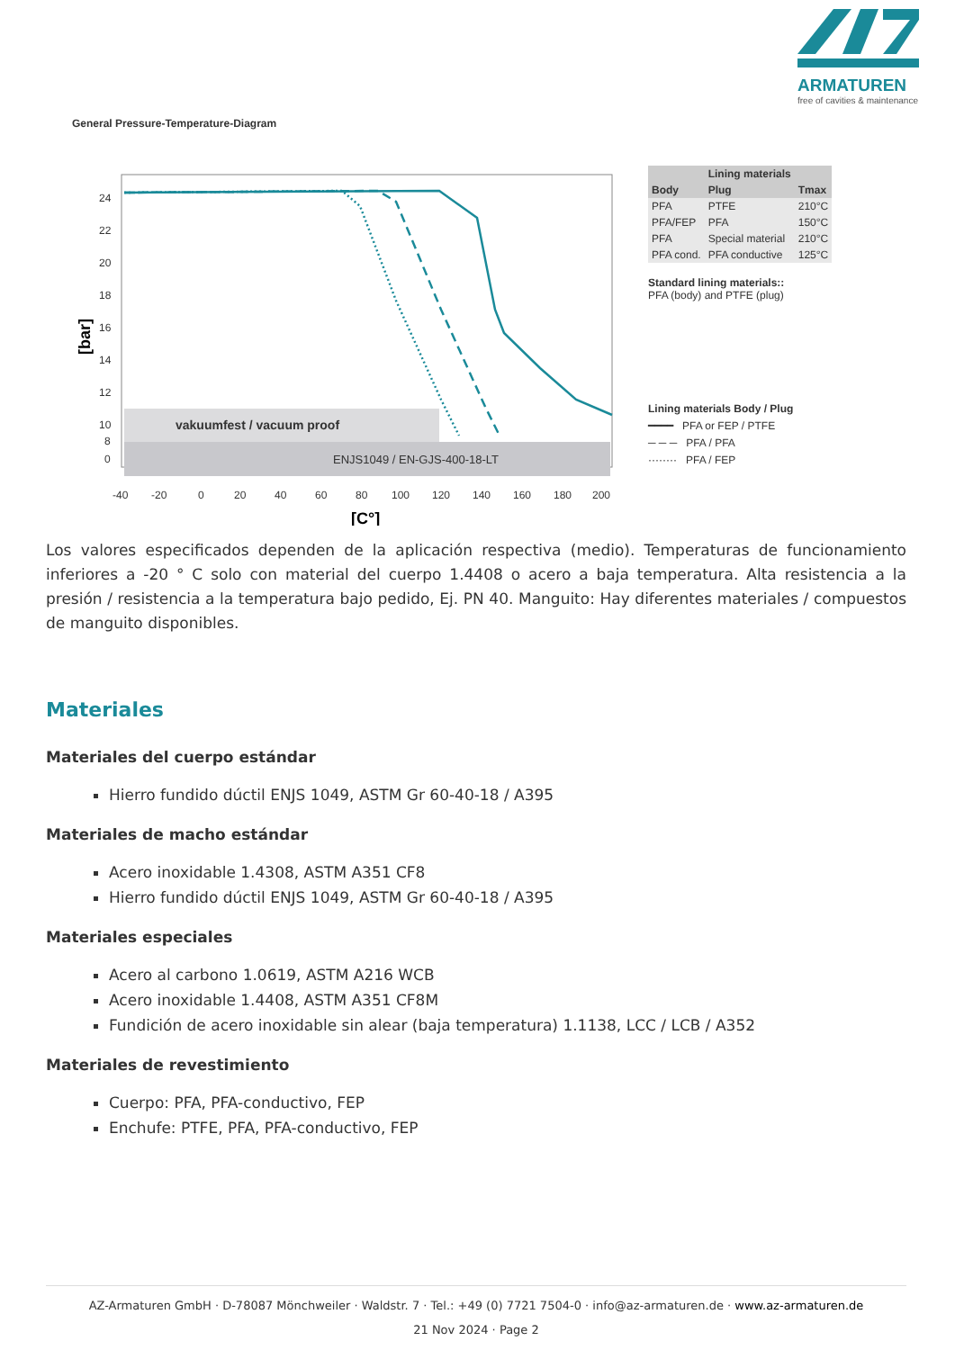ARMATUREN
free of cavities & maintenance
General Pressure-Temperature-Diagram
vakuumfest / vacuum proof
ENJS1049 / EN-GJS-400-18-LT
24
22
20
18
16
14
12
10
8
0
-40
-20
0
20
40
60
80
100
120
140
160
180
200
[C°]
[bar]
| | Lining materials | |
| --- | --- | --- |
| Body | Plug | Tmax |
| PFA | PTFE | 210°C |
| PFA/FEP | PFA | 150°C |
| PFA | Special material | 210°C |
| PFA cond. | PFA conductive | 125°C |
Standard lining materials::
PFA (body) and PTFE (plug)
Lining materials Body / Plug
━━━━ PFA or FEP / PTFE
─ ─ ─ PFA / PFA
········ PFA / FEP
Los valores especificados dependen de la aplicación respectiva (medio). Temperaturas de funcionamiento inferiores a -20 ° C solo con material del cuerpo 1.4408 o acero a baja temperatura. Alta resistencia a la presión / resistencia a la temperatura bajo pedido, Ej. PN 40. Manguito: Hay diferentes materiales / compuestos de manguito disponibles.
Materiales
Materiales del cuerpo estándar
Hierro fundido dúctil ENJS 1049, ASTM Gr 60-40-18 / A395
Materiales de macho estándar
Acero inoxidable 1.4308, ASTM A351 CF8
Hierro fundido dúctil ENJS 1049, ASTM Gr 60-40-18 / A395
Materiales especiales
Acero al carbono 1.0619, ASTM A216 WCB
Acero inoxidable 1.4408, ASTM A351 CF8M
Fundición de acero inoxidable sin alear (baja temperatura) 1.1138, LCC / LCB / A352
Materiales de revestimiento
Cuerpo: PFA, PFA-conductivo, FEP
Enchufe: PTFE, PFA, PFA-conductivo, FEP
AZ-Armaturen GmbH · D-78087 Mönchweiler · Waldstr. 7 · Tel.: +49 (0) 7721 7504-0 · info@az-armaturen.de · www.az-armaturen.de
21 Nov 2024 · Page 2